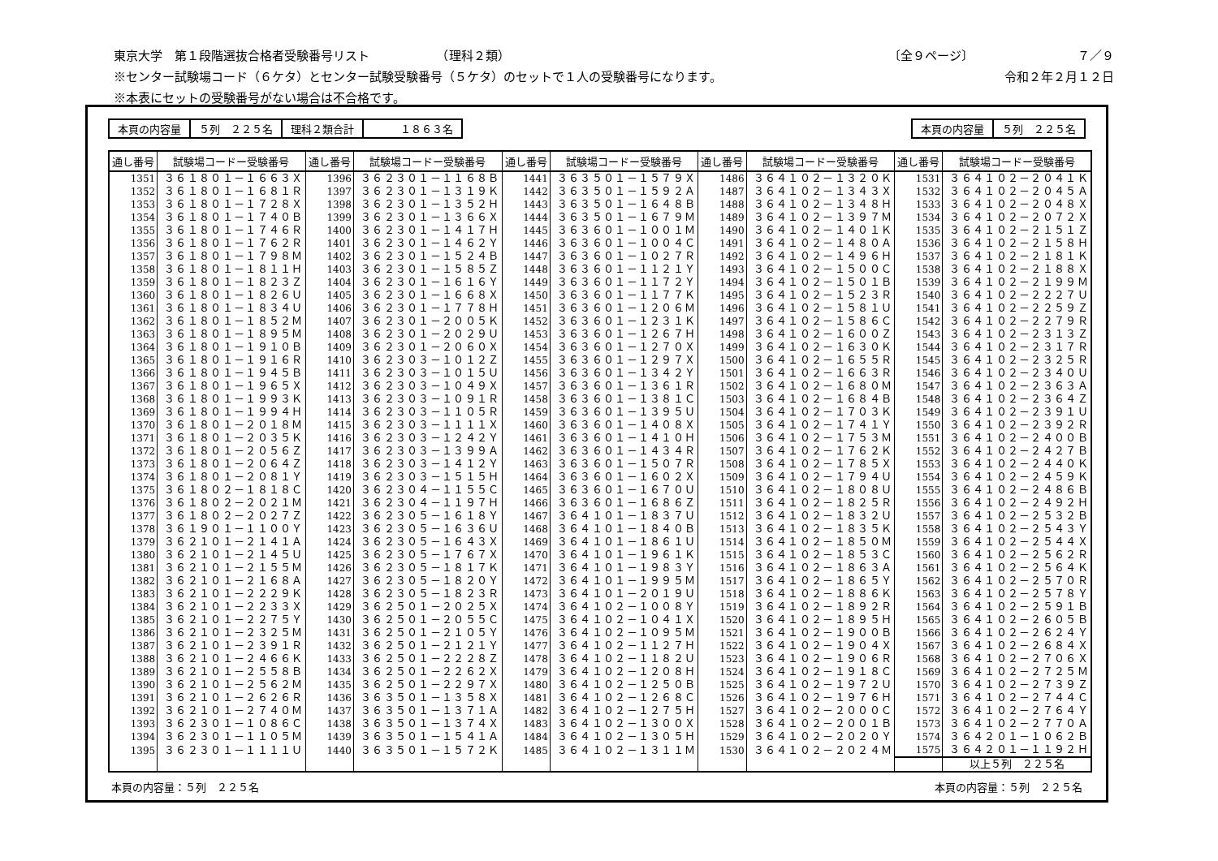東京大学　第１段階選抜合格者受験番号リスト　　　　　　（理科２類） 〔全９ページ〕　　　　　　　　　７／９
※センター試験場コード（６ケタ）とセンター試験受験番号（５ケタ）のセットで１人の受験番号になります。 令和２年２月１２日
※本表にセットの受験番号がない場合は不合格です。
| 本頁の内容量 | ５列 ２２５名 | 理科２類合計 | １８６３名 |
| 本頁の内容量 | ５列 ２２５名 |
| 通し番号 | 試験場コードー受験番号 | 通し番号 | 試験場コードー受験番号 | 通し番号 | 試験場コードー受験番号 | 通し番号 | 試験場コードー受験番号 | 通し番号 | 試験場コードー受験番号 |
| --- | --- | --- | --- | --- | --- | --- | --- | --- | --- |
| 1351 | ３６１８０１－１６６３Ｘ | 1396 | ３６２３０１－１１６８Ｂ | 1441 | ３６３５０１－１５７９Ｘ | 1486 | ３６４１０２－１３２０Ｋ | 1531 | ３６４１０２－２０４１Ｋ |
| 1352 | ３６１８０１－１６８１Ｒ | 1397 | ３６２３０１－１３１９Ｋ | 1442 | ３６３５０１－１５９２Ａ | 1487 | ３６４１０２－１３４３Ｘ | 1532 | ３６４１０２－２０４５Ａ |
| 1353 | ３６１８０１－１７２８Ｘ | 1398 | ３６２３０１－１３５２Ｈ | 1443 | ３６３５０１－１６４８Ｂ | 1488 | ３６４１０２－１３４８Ｈ | 1533 | ３６４１０２－２０４８Ｘ |
| 1354 | ３６１８０１－１７４０Ｂ | 1399 | ３６２３０１－１３６６Ｘ | 1444 | ３６３５０１－１６７９Ｍ | 1489 | ３６４１０２－１３９７Ｍ | 1534 | ３６４１０２－２０７２Ｘ |
| 1355 | ３６１８０１－１７４６Ｒ | 1400 | ３６２３０１－１４１７Ｈ | 1445 | ３６３６０１－１００１Ｍ | 1490 | ３６４１０２－１４０１Ｋ | 1535 | ３６４１０２－２１５１Ｚ |
| 1356 | ３６１８０１－１７６２Ｒ | 1401 | ３６２３０１－１４６２Ｙ | 1446 | ３６３６０１－１００４Ｃ | 1491 | ３６４１０２－１４８０Ａ | 1536 | ３６４１０２－２１５８Ｈ |
| 1357 | ３６１８０１－１７９８Ｍ | 1402 | ３６２３０１－１５２４Ｂ | 1447 | ３６３６０１－１０２７Ｒ | 1492 | ３６４１０２－１４９６Ｈ | 1537 | ３６４１０２－２１８１Ｋ |
| 1358 | ３６１８０１－１８１１Ｈ | 1403 | ３６２３０１－１５８５Ｚ | 1448 | ３６３６０１－１１２１Ｙ | 1493 | ３６４１０２－１５００Ｃ | 1538 | ３６４１０２－２１８８Ｘ |
| 1359 | ３６１８０１－１８２３Ｚ | 1404 | ３６２３０１－１６１６Ｙ | 1449 | ３６３６０１－１１７２Ｙ | 1494 | ３６４１０２－１５０１Ｂ | 1539 | ３６４１０２－２１９９Ｍ |
| 1360 | ３６１８０１－１８２６Ｕ | 1405 | ３６２３０１－１６６８Ｘ | 1450 | ３６３６０１－１１７７Ｋ | 1495 | ３６４１０２－１５２３Ｒ | 1540 | ３６４１０２－２２２７Ｕ |
| 1361 | ３６１８０１－１８３４Ｕ | 1406 | ３６２３０１－１７７８Ｈ | 1451 | ３６３６０１－１２０６Ｍ | 1496 | ３６４１０２－１５８１Ｕ | 1541 | ３６４１０２－２２５９Ｚ |
| 1362 | ３６１８０１－１８５２Ｍ | 1407 | ３６２３０１－２００５Ｋ | 1452 | ３６３６０１－１２３１Ｋ | 1497 | ３６４１０２－１５８６Ｃ | 1542 | ３６４１０２－２２７９Ｒ |
| 1363 | ３６１８０１－１８９５Ｍ | 1408 | ３６２３０１－２０２９Ｕ | 1453 | ３６３６０１－１２６７Ｈ | 1498 | ３６４１０２－１６００Ｚ | 1543 | ３６４１０２－２３１３Ｚ |
| 1364 | ３６１８０１－１９１０Ｂ | 1409 | ３６２３０１－２０６０Ｘ | 1454 | ３６３６０１－１２７０Ｘ | 1499 | ３６４１０２－１６３０Ｋ | 1544 | ３６４１０２－２３１７Ｒ |
| 1365 | ３６１８０１－１９１６Ｒ | 1410 | ３６２３０３－１０１２Ｚ | 1455 | ３６３６０１－１２９７Ｘ | 1500 | ３６４１０２－１６５５Ｒ | 1545 | ３６４１０２－２３２５Ｒ |
| 1366 | ３６１８０１－１９４５Ｂ | 1411 | ３６２３０３－１０１５Ｕ | 1456 | ３６３６０１－１３４２Ｙ | 1501 | ３６４１０２－１６６３Ｒ | 1546 | ３６４１０２－２３４０Ｕ |
| 1367 | ３６１８０１－１９６５Ｘ | 1412 | ３６２３０３－１０４９Ｘ | 1457 | ３６３６０１－１３６１Ｒ | 1502 | ３６４１０２－１６８０Ｍ | 1547 | ３６４１０２－２３６３Ａ |
| 1368 | ３６１８０１－１９９３Ｋ | 1413 | ３６２３０３－１０９１Ｒ | 1458 | ３６３６０１－１３８１Ｃ | 1503 | ３６４１０２－１６８４Ｂ | 1548 | ３６４１０２－２３６４Ｚ |
| 1369 | ３６１８０１－１９９４Ｈ | 1414 | ３６２３０３－１１０５Ｒ | 1459 | ３６３６０１－１３９５Ｕ | 1504 | ３６４１０２－１７０３Ｋ | 1549 | ３６４１０２－２３９１Ｕ |
| 1370 | ３６１８０１－２０１８Ｍ | 1415 | ３６２３０３－１１１１Ｘ | 1460 | ３６３６０１－１４０８Ｘ | 1505 | ３６４１０２－１７４１Ｙ | 1550 | ３６４１０２－２３９２Ｒ |
| 1371 | ３６１８０１－２０３５Ｋ | 1416 | ３６２３０３－１２４２Ｙ | 1461 | ３６３６０１－１４１０Ｈ | 1506 | ３６４１０２－１７５３Ｍ | 1551 | ３６４１０２－２４００Ｂ |
| 1372 | ３６１８０１－２０５６Ｚ | 1417 | ３６２３０３－１３９９Ａ | 1462 | ３６３６０１－１４３４Ｒ | 1507 | ３６４１０２－１７６２Ｋ | 1552 | ３６４１０２－２４２７Ｂ |
| 1373 | ３６１８０１－２０６４Ｚ | 1418 | ３６２３０３－１４１２Ｙ | 1463 | ３６３６０１－１５０７Ｒ | 1508 | ３６４１０２－１７８５Ｘ | 1553 | ３６４１０２－２４４０Ｋ |
| 1374 | ３６１８０１－２０８１Ｙ | 1419 | ３６２３０３－１５１５Ｈ | 1464 | ３６３６０１－１６０２Ｘ | 1509 | ３６４１０２－１７９４Ｕ | 1554 | ３６４１０２－２４５９Ｋ |
| 1375 | ３６１８０２－１８１８Ｃ | 1420 | ３６２３０４－１１５５Ｃ | 1465 | ３６３６０１－１６７０Ｕ | 1510 | ３６４１０２－１８０８Ｕ | 1555 | ３６４１０２－２４８６Ｂ |
| 1376 | ３６１８０２－２０２１Ｍ | 1421 | ３６２３０４－１１９７Ｈ | 1466 | ３６３６０１－１６８６Ｚ | 1511 | ３６４１０２－１８２５Ｒ | 1556 | ３６４１０２－２４９２Ｈ |
| 1377 | ３６１８０２－２０２７Ｚ | 1422 | ３６２３０５－１６１８Ｙ | 1467 | ３６４１０１－１８３７Ｕ | 1512 | ３６４１０２－１８３２Ｕ | 1557 | ３６４１０２－２５３２Ｂ |
| 1378 | ３６１９０１－１１００Ｙ | 1423 | ３６２３０５－１６３６Ｕ | 1468 | ３６４１０１－１８４０Ｂ | 1513 | ３６４１０２－１８３５Ｋ | 1558 | ３６４１０２－２５４３Ｙ |
| 1379 | ３６２１０１－２１４１Ａ | 1424 | ３６２３０５－１６４３Ｘ | 1469 | ３６４１０１－１８６１Ｕ | 1514 | ３６４１０２－１８５０Ｍ | 1559 | ３６４１０２－２５４４Ｘ |
| 1380 | ３６２１０１－２１４５Ｕ | 1425 | ３６２３０５－１７６７Ｘ | 1470 | ３６４１０１－１９６１Ｋ | 1515 | ３６４１０２－１８５３Ｃ | 1560 | ３６４１０２－２５６２Ｒ |
| 1381 | ３６２１０１－２１５５Ｍ | 1426 | ３６２３０５－１８１７Ｋ | 1471 | ３６４１０１－１９８３Ｙ | 1516 | ３６４１０２－１８６３Ａ | 1561 | ３６４１０２－２５６４Ｋ |
| 1382 | ３６２１０１－２１６８Ａ | 1427 | ３６２３０５－１８２０Ｙ | 1472 | ３６４１０１－１９９５Ｍ | 1517 | ３６４１０２－１８６５Ｙ | 1562 | ３６４１０２－２５７０Ｒ |
| 1383 | ３６２１０１－２２２９Ｋ | 1428 | ３６２３０５－１８２３Ｒ | 1473 | ３６４１０１－２０１９Ｕ | 1518 | ３６４１０２－１８８６Ｋ | 1563 | ３６４１０２－２５７８Ｙ |
| 1384 | ３６２１０１－２２３３Ｘ | 1429 | ３６２５０１－２０２５Ｘ | 1474 | ３６４１０２－１００８Ｙ | 1519 | ３６４１０２－１８９２Ｒ | 1564 | ３６４１０２－２５９１Ｂ |
| 1385 | ３６２１０１－２２７５Ｙ | 1430 | ３６２５０１－２０５５Ｃ | 1475 | ３６４１０２－１０４１Ｘ | 1520 | ３６４１０２－１８９５Ｈ | 1565 | ３６４１０２－２６０５Ｂ |
| 1386 | ３６２１０１－２３２５Ｍ | 1431 | ３６２５０１－２１０５Ｙ | 1476 | ３６４１０２－１０９５Ｍ | 1521 | ３６４１０２－１９００Ｂ | 1566 | ３６４１０２－２６２４Ｙ |
| 1387 | ３６２１０１－２３９１Ｒ | 1432 | ３６２５０１－２１２１Ｙ | 1477 | ３６４１０２－１１２７Ｈ | 1522 | ３６４１０２－１９０４Ｘ | 1567 | ３６４１０２－２６８４Ｘ |
| 1388 | ３６２１０１－２４６６Ｋ | 1433 | ３６２５０１－２２２８Ｚ | 1478 | ３６４１０２－１１８２Ｕ | 1523 | ３６４１０２－１９０６Ｒ | 1568 | ３６４１０２－２７０６Ｘ |
| 1389 | ３６２１０１－２５５８Ｂ | 1434 | ３６２５０１－２２６２Ｘ | 1479 | ３６４１０２－１２０８Ｈ | 1524 | ３６４１０２－１９１８Ｃ | 1569 | ３６４１０２－２７２５Ｍ |
| 1390 | ３６２１０１－２５６２Ｍ | 1435 | ３６２５０１－２２９７Ｘ | 1480 | ３６４１０２－１２５０Ｂ | 1525 | ３６４１０２－１９７２Ｕ | 1570 | ３６４１０２－２７３９Ｚ |
| 1391 | ３６２１０１－２６２６Ｒ | 1436 | ３６３５０１－１３５８Ｘ | 1481 | ３６４１０２－１２６８Ｃ | 1526 | ３６４１０２－１９７６Ｈ | 1571 | ３６４１０２－２７４４Ｃ |
| 1392 | ３６２１０１－２７４０Ｍ | 1437 | ３６３５０１－１３７１Ａ | 1482 | ３６４１０２－１２７５Ｈ | 1527 | ３６４１０２－２０００Ｃ | 1572 | ３６４１０２－２７６４Ｙ |
| 1393 | ３６２３０１－１０８６Ｃ | 1438 | ３６３５０１－１３７４Ｘ | 1483 | ３６４１０２－１３００Ｘ | 1528 | ３６４１０２－２００１Ｂ | 1573 | ３６４１０２－２７７０Ａ |
| 1394 | ３６２３０１－１１０５Ｍ | 1439 | ３６３５０１－１５４１Ａ | 1484 | ３６４１０２－１３０５Ｈ | 1529 | ３６４１０２－２０２０Ｙ | 1574 | ３６４２０１－１０６２Ｂ |
| 1395 | ３６２３０１－１１１１Ｕ | 1440 | ３６３５０１－１５７２Ｋ | 1485 | ３６４１０２－１３１１Ｍ | 1530 | ３６４１０２－２０２４Ｍ | 1575 | ３６４２０１－１１９２Ｈ |
| | | | | | | | | | 以上５列 ２２５名 |
本頁の内容量：５列　２２５名 本頁の内容量：５列　２２５名